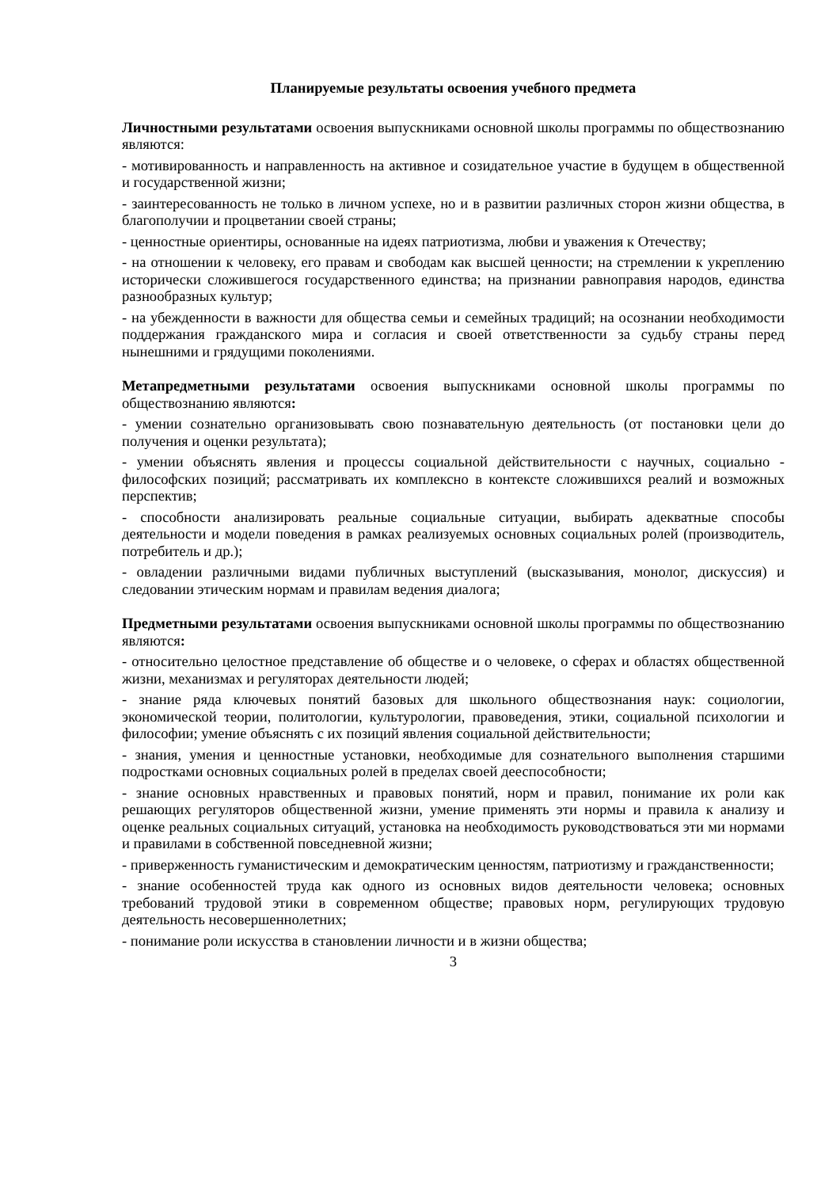Планируемые результаты освоения учебного предмета
Личностными результатами освоения выпускниками основной школы программы по обществознанию являются:
- мотивированность и направленность на активное и созидательное участие в будущем в общественной и государственной жизни;
- заинтересованность не только в личном успехе, но и в развитии различных сторон жизни общества, в благополучии и процветании своей страны;
- ценностные ориентиры, основанные на идеях патриотизма, любви и уважения к Отечеству;
- на отношении к человеку, его правам и свободам как высшей ценности; на стремлении к укреплению исторически сложившегося государственного единства; на признании равноправия народов, единства разнообразных культур;
- на убежденности в важности для общества семьи и семейных традиций; на осознании необходимости поддержания гражданского мира и согласия и своей ответственности за судьбу страны перед нынешними и грядущими поколениями.
Метапредметными результатами освоения выпускниками основной школы программы по обществознанию являются:
- умении сознательно организовывать свою познавательную деятельность (от постановки цели до получения и оценки результата);
- умении объяснять явления и процессы социальной действительности с научных, социально - философских позиций; рассматривать их комплексно в контексте сложившихся реалий и возможных перспектив;
- способности анализировать реальные социальные ситуации, выбирать адекватные способы деятельности и модели поведения в рамках реализуемых основных социальных ролей (производитель, потребитель и др.);
- овладении различными видами публичных выступлений (высказывания, монолог, дискуссия) и следовании этическим нормам и правилам ведения диалога;
Предметными результатами освоения выпускниками основной школы программы по обществознанию являются:
- относительно целостное представление об обществе и о человеке, о сферах и областях общественной жизни, механизмах и регуляторах деятельности людей;
- знание ряда ключевых понятий базовых для школьного обществознания наук: социологии, экономической теории, политологии, культурологии, правоведения, этики, социальной психологии и философии; умение объяснять с их позиций явления социальной действительности;
- знания, умения и ценностные установки, необходимые для сознательного выполнения старшими подростками основных социальных ролей в пределах своей дееспособности;
- знание основных нравственных и правовых понятий, норм и правил, понимание их роли как решающих регуляторов общественной жизни, умение применять эти нормы и правила к анализу и оценке реальных социальных ситуаций, установка на необходимость руководствоваться эти ми нормами и правилами в собственной повседневной жизни;
- приверженность гуманистическим и демократическим ценностям, патриотизму и гражданственности;
- знание особенностей труда как одного из основных видов деятельности человека; основных требований трудовой этики в современном обществе; правовых норм, регулирующих трудовую деятельность несовершеннолетних;
- понимание роли искусства в становлении личности и в жизни общества;
3